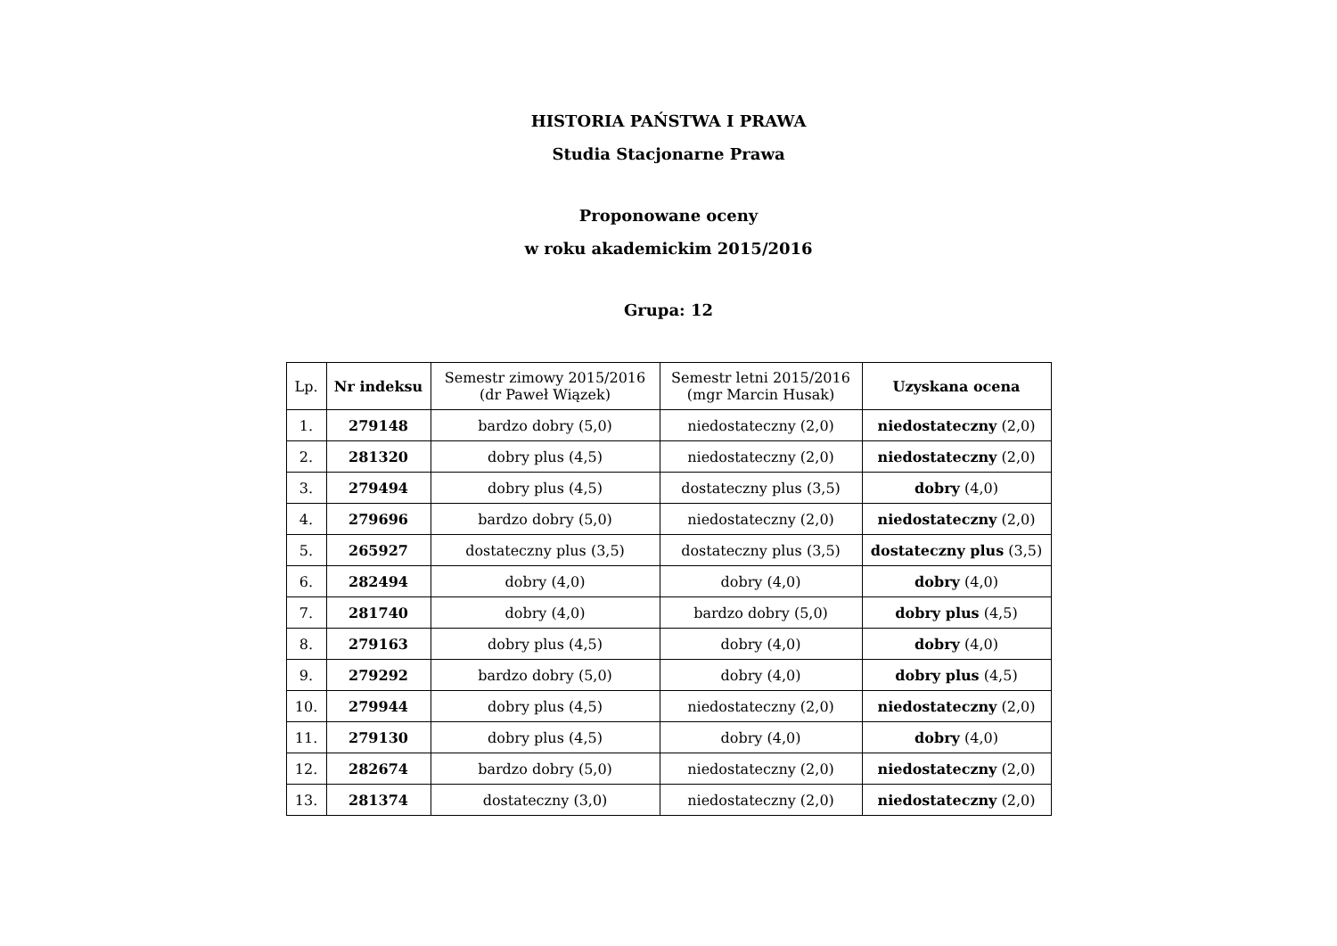HISTORIA PAŃSTWA I PRAWA
Studia Stacjonarne Prawa
Proponowane oceny
w roku akademickim 2015/2016
Grupa: 12
| Lp. | Nr indeksu | Semestr zimowy 2015/2016 (dr Paweł Wiązek) | Semestr letni 2015/2016 (mgr Marcin Husak) | Uzyskana ocena |
| --- | --- | --- | --- | --- |
| 1. | 279148 | bardzo dobry (5,0) | niedostateczny (2,0) | niedostateczny (2,0) |
| 2. | 281320 | dobry plus (4,5) | niedostateczny (2,0) | niedostateczny (2,0) |
| 3. | 279494 | dobry plus (4,5) | dostateczny plus (3,5) | dobry (4,0) |
| 4. | 279696 | bardzo dobry (5,0) | niedostateczny (2,0) | niedostateczny (2,0) |
| 5. | 265927 | dostateczny plus (3,5) | dostateczny plus (3,5) | dostateczny plus (3,5) |
| 6. | 282494 | dobry (4,0) | dobry (4,0) | dobry (4,0) |
| 7. | 281740 | dobry (4,0) | bardzo dobry (5,0) | dobry plus (4,5) |
| 8. | 279163 | dobry plus (4,5) | dobry (4,0) | dobry (4,0) |
| 9. | 279292 | bardzo dobry (5,0) | dobry (4,0) | dobry plus (4,5) |
| 10. | 279944 | dobry plus (4,5) | niedostateczny (2,0) | niedostateczny (2,0) |
| 11. | 279130 | dobry plus (4,5) | dobry (4,0) | dobry (4,0) |
| 12. | 282674 | bardzo dobry (5,0) | niedostateczny (2,0) | niedostateczny (2,0) |
| 13. | 281374 | dostateczny (3,0) | niedostateczny (2,0) | niedostateczny (2,0) |